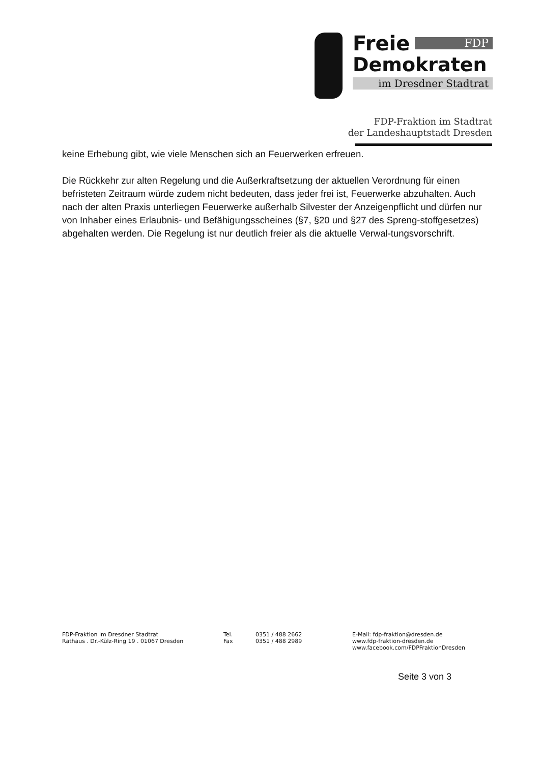Freie FDP
Demokraten
im Dresdner Stadtrat
FDP-Fraktion im Stadtrat
der Landeshauptstadt Dresden
keine Erhebung gibt, wie viele Menschen sich an Feuerwerken erfreuen.
Die Rückkehr zur alten Regelung und die Außerkraftsetzung der aktuellen Verordnung für einen befristeten Zeitraum würde zudem nicht bedeuten, dass jeder frei ist, Feuerwerke abzuhalten. Auch nach der alten Praxis unterliegen Feuerwerke außerhalb Silvester der Anzeigenpflicht und dürfen nur von Inhaber eines Erlaubnis- und Befähigungsscheines (§7, §20 und §27 des Spreng-stoffgesetzes) abgehalten werden. Die Regelung ist nur deutlich freier als die aktuelle Verwal-tungsvorschrift.
FDP-Fraktion im Dresdner Stadtrat
Rathaus . Dr.-Külz-Ring 19 . 01067 Dresden
Tel.
Fax
0351 / 488 2662
0351 / 488 2989
E-Mail: fdp-fraktion@dresden.de
www.fdp-fraktion-dresden.de
www.facebook.com/FDPFraktionDresden
Seite 3 von 3